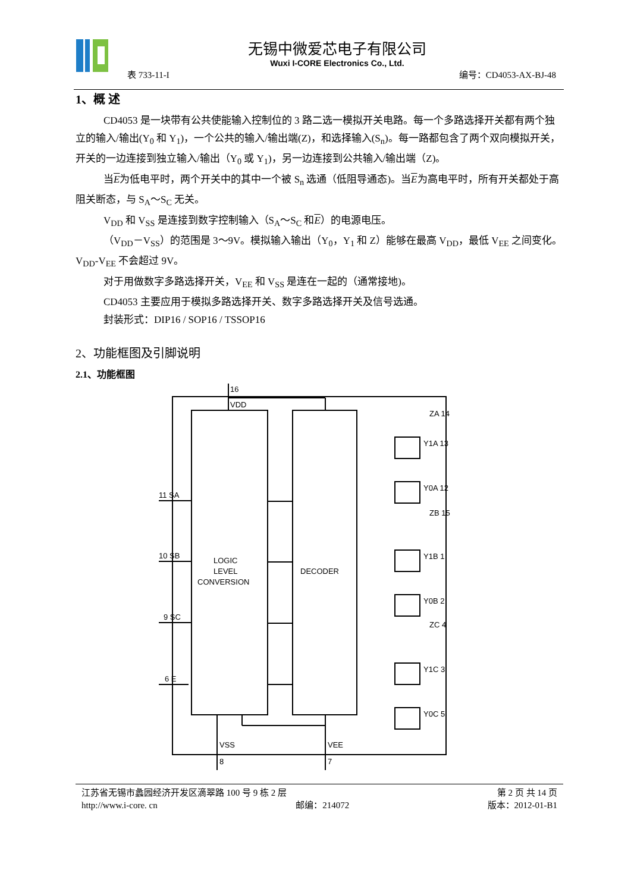无锡中微爱芯电子有限公司
Wuxi I-CORE Electronics Co., Ltd.
表 733-11-I 编号：CD4053-AX-BJ-48
1、概 述
CD4053 是一块带有公共使能输入控制位的 3 路二选一模拟开关电路。每一个多路选择开关都有两个独立的输入/输出(Y<sub>0</sub> 和 Y<sub>1</sub>)，一个公共的输入/输出端(Z)，和选择输入(S<sub>n</sub>)。每一路都包含了两个双向模拟开关，开关的一边连接到独立输入/输出（Y<sub>0</sub> 或 Y<sub>1</sub>)，另一边连接到公共输入/输出端（Z)。
当E为低电平时，两个开关中的其中一个被 S<sub>n</sub> 选通（低阻导通态)。当E为高电平时，所有开关都处于高阻关断态，与 S<sub>A</sub>～S<sub>C</sub> 无关。
V<sub>DD</sub> 和 V<sub>SS</sub> 是连接到数字控制输入（S<sub>A</sub>～S<sub>C</sub> 和E）的电源电压。
（V<sub>DD</sub>－V<sub>SS</sub>）的范围是 3～9V。模拟输入输出（Y<sub>0</sub>，Y<sub>1</sub> 和 Z）能够在最高 V<sub>DD</sub>，最低 V<sub>EE</sub> 之间变化。V<sub>DD</sub>-V<sub>EE</sub> 不会超过 9V。
对于用做数字多路选择开关，V<sub>EE</sub> 和 V<sub>SS</sub> 是连在一起的（通常接地)。
CD4053 主要应用于模拟多路选择开关、数字多路选择开关及信号选通。
封装形式：DIP16 / SOP16 / TSSOP16
2、功能框图及引脚说明
2.1、功能框图
16
VDD
ZA 14
Y1A 13
Y0A 12
ZB 15
Y1B 1
Y0B 2
ZC 4
Y1C 3
Y0C 5
11 SA
10 SB
9 SC
6 E
LOGIC
LEVEL
CONVERSION
DECODER
VSS
8
VEE
7
江苏省无锡市蠡园经济开发区滴翠路 100 号 9 栋 2 层 第 2 页 共 14 页
http://www.i-core. cn 邮编：214072 版本：2012-01-B1